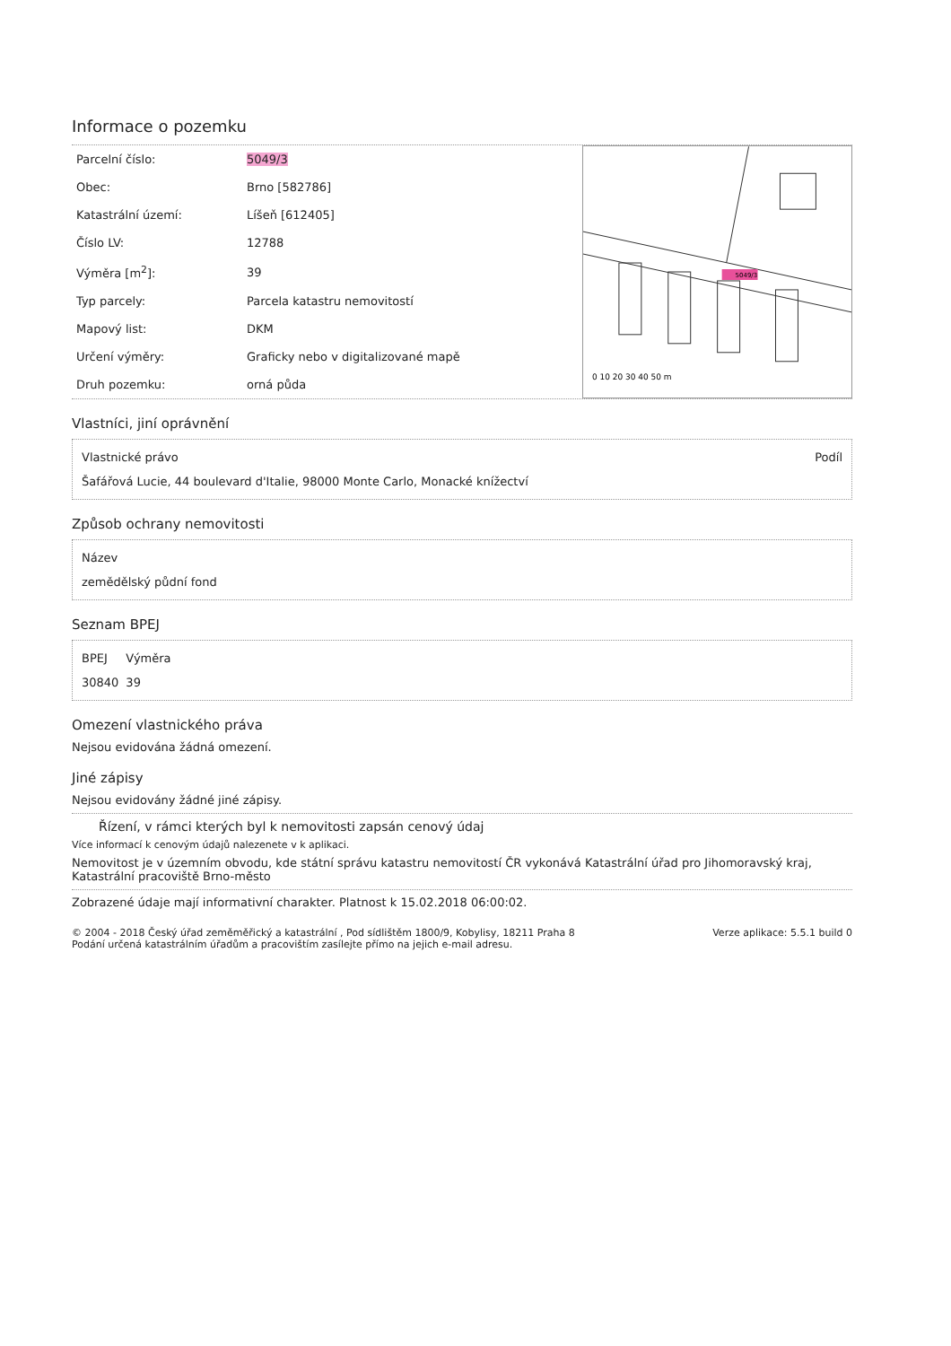Informace o pozemku
| Parcelní číslo: | 5049/3 |
| Obec: | Brno [582786] |
| Katastrální území: | Líšeň [612405] |
| Číslo LV: | 12788 |
| Výměra [m<sup>2</sup>]: | 39 |
| Typ parcely: | Parcela katastru nemovitostí |
| Mapový list: | DKM |
| Určení výměry: | Graficky nebo v digitalizované mapě |
| Druh pozemku: | orná půda |
0 10 20 30 40 50 m
5049/3
Vlastníci, jiní oprávnění
| Vlastnické právo | Podíl |
| --- | --- |
| Šafářová Lucie, 44 boulevard d'Italie, 98000 Monte Carlo, Monacké knížectví | |
Způsob ochrany nemovitosti
| Název |
| --- |
| zemědělský půdní fond |
Seznam BPEJ
| BPEJ | Výměra |
| --- | --- |
| 30840 | 39 |
Omezení vlastnického práva
Nejsou evidována žádná omezení.
Jiné zápisy
Nejsou evidovány žádné jiné zápisy.
Řízení, v rámci kterých byl k nemovitosti zapsán cenový údaj
Více informací k cenovým údajů nalezenete v k aplikaci.
Nemovitost je v územním obvodu, kde státní správu katastru nemovitostí ČR vykonává Katastrální úřad pro Jihomoravský kraj, Katastrální pracoviště Brno-město
Zobrazené údaje mají informativní charakter. Platnost k 15.02.2018 06:00:02.
© 2004 - 2018 Český úřad zeměměřický a katastrální , Pod sídlištěm 1800/9, Kobylisy, 18211 Praha 8
Podání určená katastrálním úřadům a pracovištím zasílejte přímo na jejich e-mail adresu.
Verze aplikace: 5.5.1 build 0